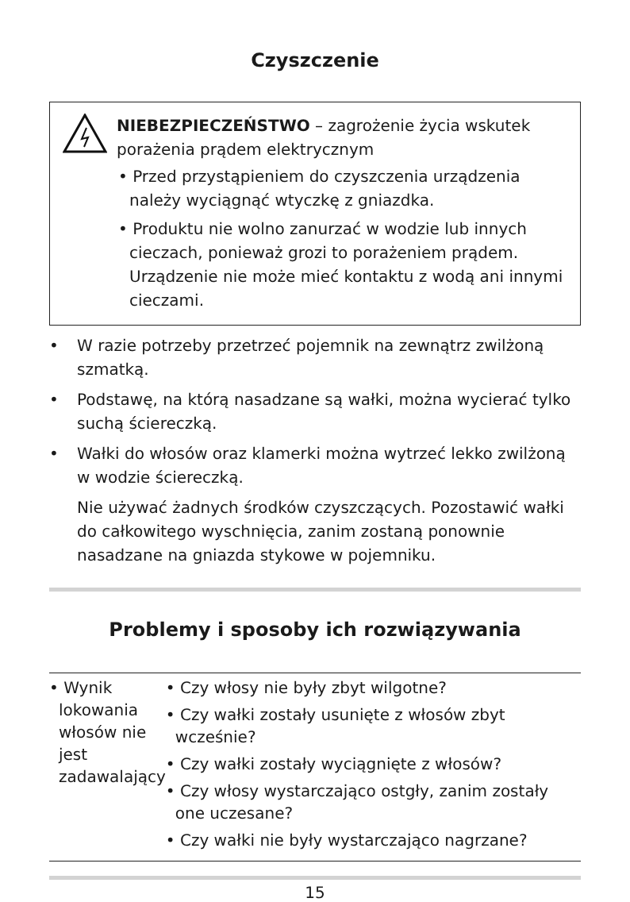Czyszczenie
NIEBEZPIECZEŃSTWO – zagrożenie życia wskutek porażenia prądem elektrycznym
• Przed przystąpieniem do czyszczenia urządzenia należy wyciągnąć wtyczkę z gniazdka.
• Produktu nie wolno zanurzać w wodzie lub innych cieczach, ponieważ grozi to porażeniem prądem. Urządzenie nie może mieć kontaktu z wodą ani innymi cieczami.
• W razie potrzeby przetrzeć pojemnik na zewnątrz zwilżoną szmatką.
• Podstawę, na którą nasadzane są wałki, można wycierać tylko suchą ściereczką.
• Wałki do włosów oraz klamerki można wytrzeć lekko zwilżoną w wodzie ściereczką.
Nie używać żadnych środków czyszczących. Pozostawić wałki do całkowitego wyschnięcia, zanim zostaną ponownie nasadzane na gniazda stykowe w pojemniku.
Problemy i sposoby ich rozwiązywania
| • Wynik lokowania włosów nie jest zadawalający | • Czy włosy nie były zbyt wilgotne? • Czy wałki zostały usunięte z włosów zbyt wcześnie? • Czy wałki zostały wyciągnięte z włosów? • Czy włosy wystarczająco ostgły, zanim zostały one uczesane? • Czy wałki nie były wystarczająco nagrzane? |
15